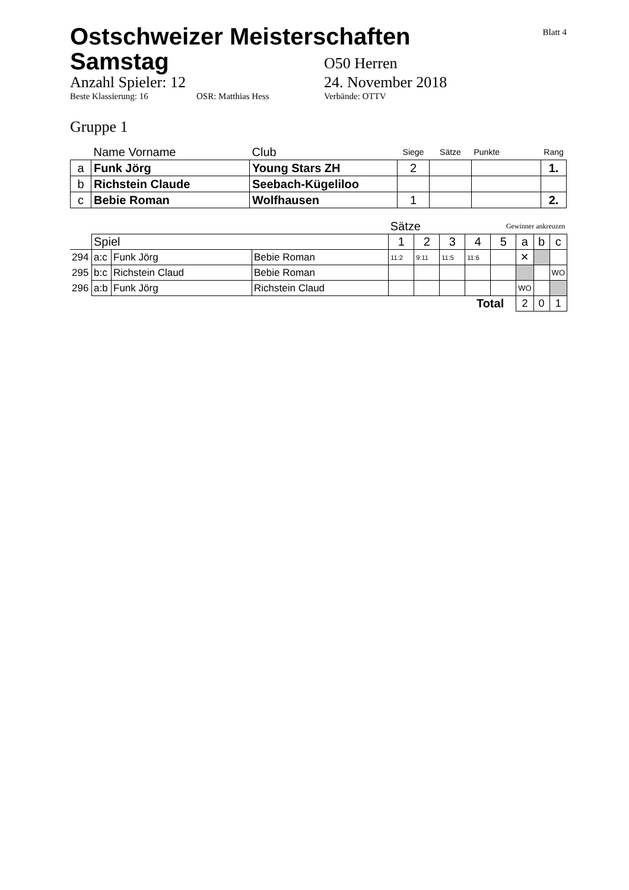Blatt 4
Ostschweizer Meisterschaften
Samstag
O50 Herren
Anzahl Spieler: 12 24. November 2018
Beste Klassierung: 16 OSR: Matthias Hess Verbände: OTTV
Gruppe 1
| | Name Vorname | Club | Siege | Sätze | Punkte | Rang |
| a | Funk Jörg | Young Stars ZH | 2 | | | 1. |
| b | Richstein Claude | Seebach-Kügeliloo | | | | |
| c | Bebie Roman | Wolfhausen | 1 | | | 2. |
| | | | | Sätze | | | Gewinner ankreuzen | | | | |
| | Spiel | | | 1 | 2 | 3 | 4 | 5 | a | b | c |
| 294 | a:c | Funk Jörg | Bebie Roman | 11:2 | 9:11 | 11:5 | 11:6 | | ✕ | | |
| 295 | b:c | Richstein Claud | Bebie Roman | | | | | | | | WO |
| 296 | a:b | Funk Jörg | Richstein Claud | | | | | | WO | | |
| Total | | | | | | | | | 2 | 0 | 1 |